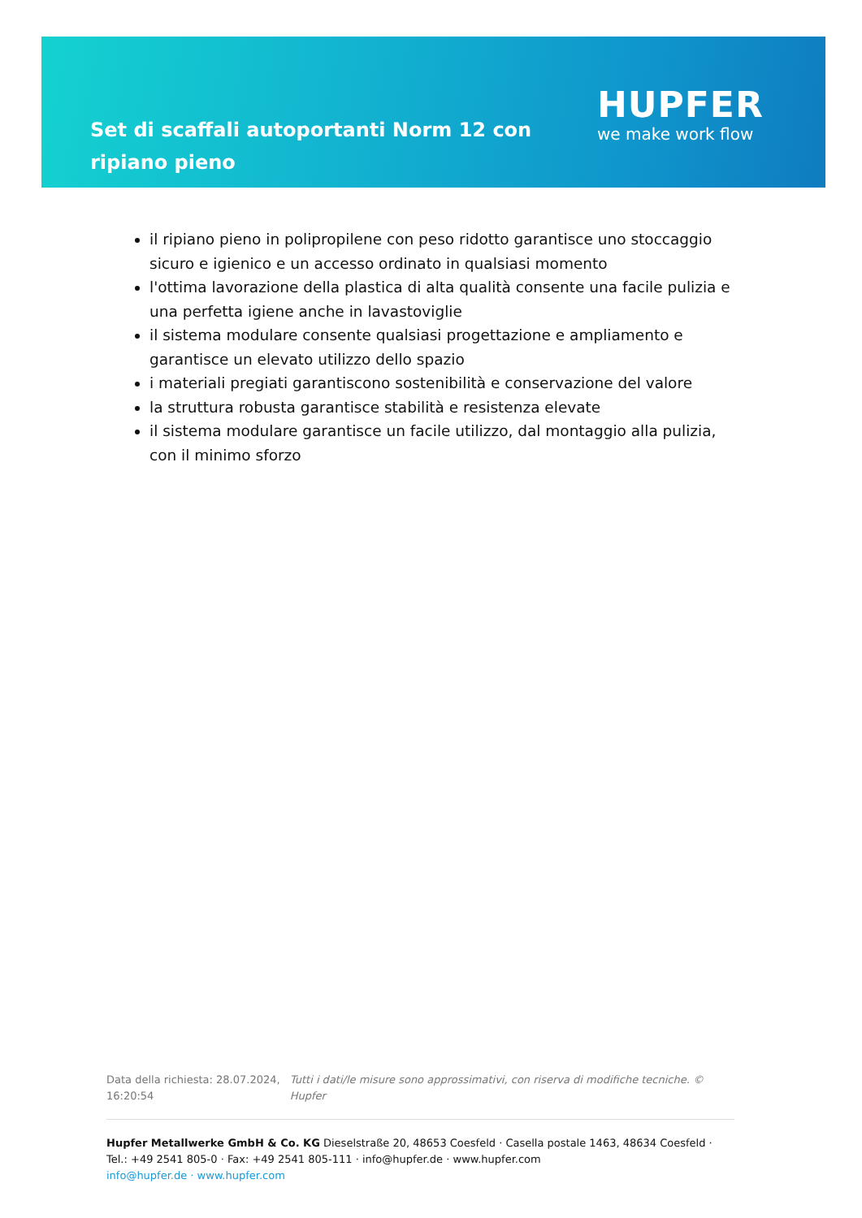Set di scaffali autoportanti Norm 12 con ripiano pieno
HUPFER
we make work flow
il ripiano pieno in polipropilene con peso ridotto garantisce uno stoccaggio sicuro e igienico e un accesso ordinato in qualsiasi momento
l'ottima lavorazione della plastica di alta qualità consente una facile pulizia e una perfetta igiene anche in lavastoviglie
il sistema modulare consente qualsiasi progettazione e ampliamento e garantisce un elevato utilizzo dello spazio
i materiali pregiati garantiscono sostenibilità e conservazione del valore
la struttura robusta garantisce stabilità e resistenza elevate
il sistema modulare garantisce un facile utilizzo, dal montaggio alla pulizia, con il minimo sforzo
Data della richiesta: 28.07.2024, 16:20:54
Tutti i dati/le misure sono approssimativi, con riserva di modifiche tecniche. © Hupfer
Hupfer Metallwerke GmbH & Co. KG Dieselstraße 20, 48653 Coesfeld · Casella postale 1463, 48634 Coesfeld · Tel.: +49 2541 805-0 · Fax: +49 2541 805-111 · info@hupfer.de · www.hupfer.com
info@hupfer.de · www.hupfer.com